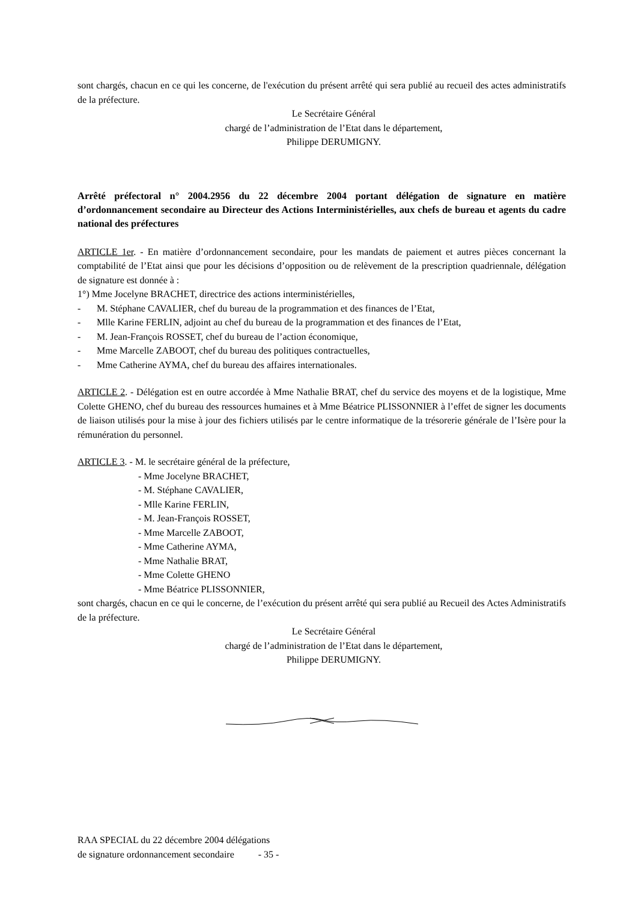sont chargés, chacun en ce qui les concerne, de l'exécution du présent arrêté qui sera publié au recueil des actes administratifs de la préfecture.
Le Secrétaire Général
chargé de l’administration de l’Etat dans le département,
Philippe DERUMIGNY.
Arrêté préfectoral n° 2004.2956 du 22 décembre 2004 portant délégation de signature en matière d’ordonnancement secondaire au Directeur des Actions Interministérielles, aux chefs de bureau et agents du cadre national des préfectures
ARTICLE 1er. - En matière d’ordonnancement secondaire, pour les mandats de paiement et autres pièces concernant la comptabilité de l’Etat ainsi que pour les décisions d’opposition ou de relèvement de la prescription quadriennale, délégation de signature est donnée à :
1°) Mme Jocelyne BRACHET, directrice des actions interministérielles,
- M. Stéphane CAVALIER, chef du bureau de la programmation et des finances de l’Etat,
- Mlle Karine FERLIN, adjoint au chef du bureau de la programmation et des finances de l’Etat,
- M. Jean-François ROSSET, chef du bureau de l’action économique,
- Mme Marcelle ZABOOT, chef du bureau des politiques contractuelles,
- Mme Catherine AYMA, chef du bureau des affaires internationales.
ARTICLE 2. - Délégation est en outre accordée à Mme Nathalie BRAT, chef du service des moyens et de la logistique, Mme Colette GHENO, chef du bureau des ressources humaines et à Mme Béatrice PLISSONNIER à l’effet de signer les documents de liaison utilisés pour la mise à jour des fichiers utilisés par le centre informatique de la trésorerie générale de l’Isère pour la rémunération du personnel.
ARTICLE 3. - M. le secrétaire général de la préfecture,
- Mme Jocelyne BRACHET,
- M. Stéphane CAVALIER,
- Mlle Karine FERLIN,
- M. Jean-François ROSSET,
- Mme Marcelle ZABOOT,
- Mme Catherine AYMA,
- Mme Nathalie BRAT,
- Mme Colette GHENO
- Mme Béatrice PLISSONNIER,
sont chargés, chacun en ce qui le concerne, de l’exécution du présent arrêté qui sera publié au Recueil des Actes Administratifs de la préfecture.
Le Secrétaire Général
chargé de l’administration de l’Etat dans le département,
Philippe DERUMIGNY.
RAA SPECIAL du 22 décembre 2004 délégations
de signature ordonnancement secondaire - 35 -